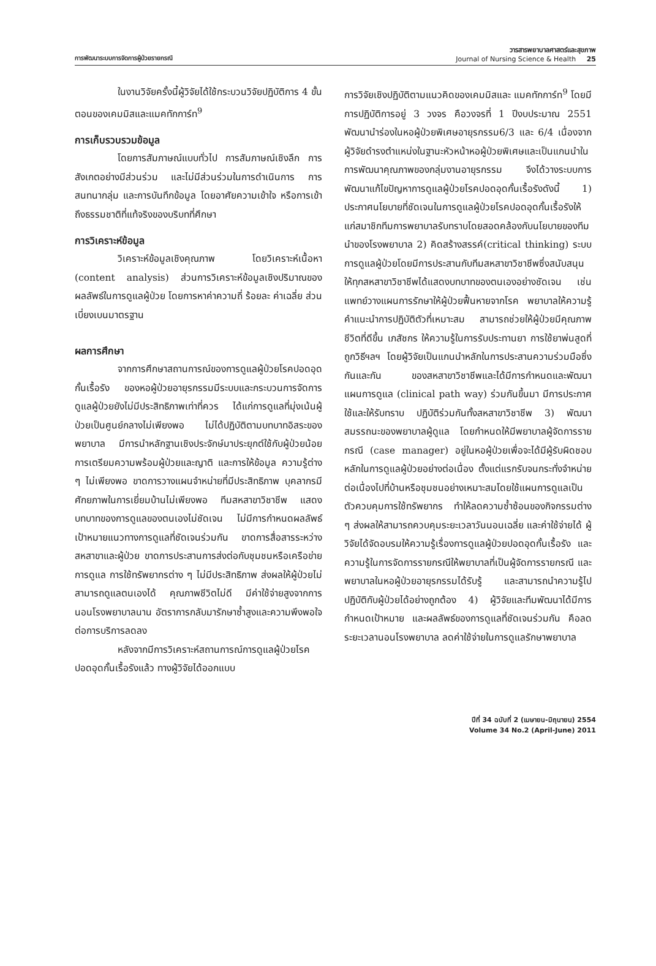การพัฒนาระบบการจัดการผู้ป่วยรายกรณี
วารสารพยาบาลศาสตร์และสุขภาพ
Journal of Nursing Science & Health 25
ในงานวิจัยครั้งนี้ผู้วิจัยได้ใช้กระบวนวิจัยปฏิบัติการ 4 ขั้นตอนของเคมมิสและแมคทักการ์ท<sup>9</sup>
การเก็บรวบรวมข้อมูล
โดยการสัมภาษณ์แบบทั่วไป การสัมภาษณ์เชิงลึก การสังเกตอย่างมีส่วนร่วม และไม่มีส่วนร่วมในการดำเนินการ การสนทนากลุ่ม และการบันทึกข้อมูล โดยอาศัยความเข้าใจ หรือการเข้าถึงธรรมชาติที่แท้จริงของบริบทที่ศึกษา
การวิเคราะห์ข้อมูล
วิเคราะห์ข้อมูลเชิงคุณภาพ โดยวิเคราะห์เนื้อหา (content analysis) ส่วนการวิเคราะห์ข้อมูลเชิงปริมาณของผลลัพธ์ในการดูแลผู้ป่วย โดยการหาค่าความถี่ ร้อยละ ค่าเฉลี่ย ส่วนเบี่ยงเบนมาตรฐาน
ผลการศึกษา
จากการศึกษาสถานการณ์ของการดูแลผู้ป่วยโรคปอดอุดกั้นเรื้อรัง ของหอผู้ป่วยอายุรกรรมมีระบบและกระบวนการจัดการดูแลผู้ป่วยยังไม่มีประสิทธิภาพเท่าที่ควร ได้แก่การดูแลที่มุ่งเน้นผู้ป่วยเป็นศูนย์กลางไม่เพียงพอ ไม่ได้ปฏิบัติตามบทบาทอิสระของพยาบาล มีการนำหลักฐานเชิงประจักษ์มาประยุกต์ใช้กับผู้ป่วยน้อย การเตรียมความพร้อมผู้ป่วยและญาติ และการให้ข้อมูล ความรู้ต่าง ๆ ไม่เพียงพอ ขาดการวางแผนจำหน่ายที่มีประสิทธิภาพ บุคลากรมีศักยภาพในการเยี่ยมบ้านไม่เพียงพอ ทีมสหสาขาวิชาชีพ แสดงบทบาทของการดูแลของตนเองไม่ชัดเจน ไม่มีการกำหนดผลลัพธ์เป้าหมายแนวทางการดูแลที่ชัดเจนร่วมกัน ขาดการสื่อสารระหว่างสหสาขาและผู้ป่วย ขาดการประสานการส่งต่อกับชุมชนหรือเครือข่ายการดูแล การใช้ทรัพยากรต่าง ๆ ไม่มีประสิทธิภาพ ส่งผลให้ผู้ป่วยไม่สามารถดูแลตนเองได้ คุณภาพชีวิตไม่ดี มีค่าใช้จ่ายสูงจากการนอนโรงพยาบาลนาน อัตราการกลับมารักษาซ้ำสูงและความพึงพอใจต่อการบริการลดลง
หลังจากมีการวิเคราะห์สถานการณ์การดูแลผู้ป่วยโรคปอดอุดกั้นเรื้อรังแล้ว ทางผู้วิจัยได้ออกแบบ
การวิจัยเชิงปฏิบัติตามแนวคิดของเคมมิสและ แมคทักการ์ท<sup>9</sup> โดยมีการปฏิบัติการอยู่ 3 วงจร คือวงจรที่ 1 ปีงบประมาณ 2551 พัฒนานำร่องในหอผู้ป่วยพิเศษอายุรกรรม6/3 และ 6/4 เนื่องจากผู้วิจัยดำรงตำแหน่งในฐานะหัวหน้าหอผู้ป่วยพิเศษและเป็นแกนนำในการพัฒนาคุณภาพของกลุ่มงานอายุรกรรม จึงได้วางระบบการพัฒนาแก้ไขปัญหาการดูแลผู้ป่วยโรคปอดอุดกั้นเรื้อรังดังนี้ 1) ประกาศนโยบายที่ชัดเจนในการดูแลผู้ป่วยโรคปอดอุดกั้นเรื้อรังให้แก่สมาชิกทีมการพยาบาลรับทราบโดยสอดคล้องกับนโยบายของทีมนำของโรงพยาบาล 2) คิดสร้างสรรค์(critical thinking) ระบบการดูแลผู้ป่วยโดยมีการประสานกับทีมสหสาขาวิชาชีพซึ่งสนับสนุนให้ทุกสหสาขาวิชาชีพได้แสดงบทบาทของตนเองอย่างชัดเจน เช่น แพทย์วางแผนการรักษาให้ผู้ป่วยฟื้นหายจากโรค พยาบาลให้ความรู้ คำแนะนำการปฏิบัติตัวที่เหมาะสม สามารถช่วยให้ผู้ป่วยมีคุณภาพชีวิตที่ดีขึ้น เภสัชกร ให้ความรู้ในการรับประทานยา การใช้ยาพ่นสูดที่ถูกวิธีฯลฯ โดยผู้วิจัยเป็นแกนนำหลักในการประสานความร่วมมือซึ่งกันและกัน ของสหสาขาวิชาชีพและได้มีการกำหนดและพัฒนาแผนการดูแล (clinical path way) ร่วมกันขึ้นมา มีการประกาศใช้และให้รับทราบ ปฏิบัติร่วมกันทั้งสหสาขาวิชาชีพ 3) พัฒนาสมรรถนะของพยาบาลผู้ดูแล โดยกำหนดให้มีพยาบาลผู้จัดการรายกรณี (case manager) อยู่ในหอผู้ป่วยเพื่อจะได้มีผู้รับผิดชอบหลักในการดูแลผู้ป่วยอย่างต่อเนื่อง ตั้งแต่แรกรับจนกระทั่งจำหน่ายต่อเนื่องไปที่บ้านหรือชุมชนอย่างเหมาะสมโดยใช้แผนการดูแลเป็นตัวควบคุมการใช้ทรัพยากร ทำให้ลดความซ้ำซ้อนของกิจกรรมต่าง ๆ ส่งผลให้สามารถควบคุมระยะเวลาวันนอนเฉลี่ย และค่าใช้จ่ายได้ ผู้วิจัยได้จัดอบรมให้ความรู้เรื่องการดูแลผู้ป่วยปอดอุดกั้นเรื้อรัง และความรู้ในการจัดการรายกรณีให้พยาบาลที่เป็นผู้จัดการรายกรณี และพยาบาลในหอผู้ป่วยอายุรกรรมได้รับรู้ และสามารถนำความรู้ไปปฏิบัติกับผู้ป่วยได้อย่างถูกต้อง 4) ผู้วิจัยและทีมพัฒนาได้มีการกำหนดเป้าหมาย และผลลัพธ์ของการดูแลที่ชัดเจนร่วมกัน คือลดระยะเวลานอนโรงพยาบาล ลดค่าใช้จ่ายในการดูแลรักษาพยาบาล
ปีที่ 34 ฉบับที่ 2 (เมษายน-มิถุนายน) 2554
Volume 34 No.2 (April-June) 2011